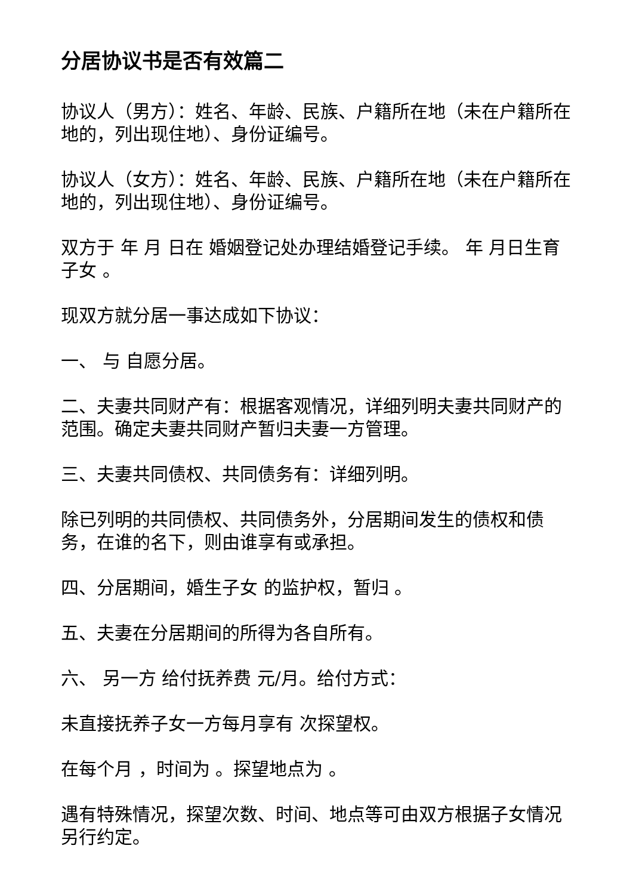分居协议书是否有效篇二
协议人（男方）：姓名、年龄、民族、户籍所在地（未在户籍所在地的，列出现住地）、身份证编号。
协议人（女方）：姓名、年龄、民族、户籍所在地（未在户籍所在地的，列出现住地）、身份证编号。
双方于 年 月 日在 婚姻登记处办理结婚登记手续。 年 月日生育子女 。
现双方就分居一事达成如下协议：
一、 与 自愿分居。
二、夫妻共同财产有：根据客观情况，详细列明夫妻共同财产的范围。确定夫妻共同财产暂归夫妻一方管理。
三、夫妻共同债权、共同债务有：详细列明。
除已列明的共同债权、共同债务外，分居期间发生的债权和债务，在谁的名下，则由谁享有或承担。
四、分居期间，婚生子女 的监护权，暂归 。
五、夫妻在分居期间的所得为各自所有。
六、 另一方 给付抚养费 元/月。给付方式：
未直接抚养子女一方每月享有 次探望权。
在每个月 ，时间为 。探望地点为 。
遇有特殊情况，探望次数、时间、地点等可由双方根据子女情况另行约定。